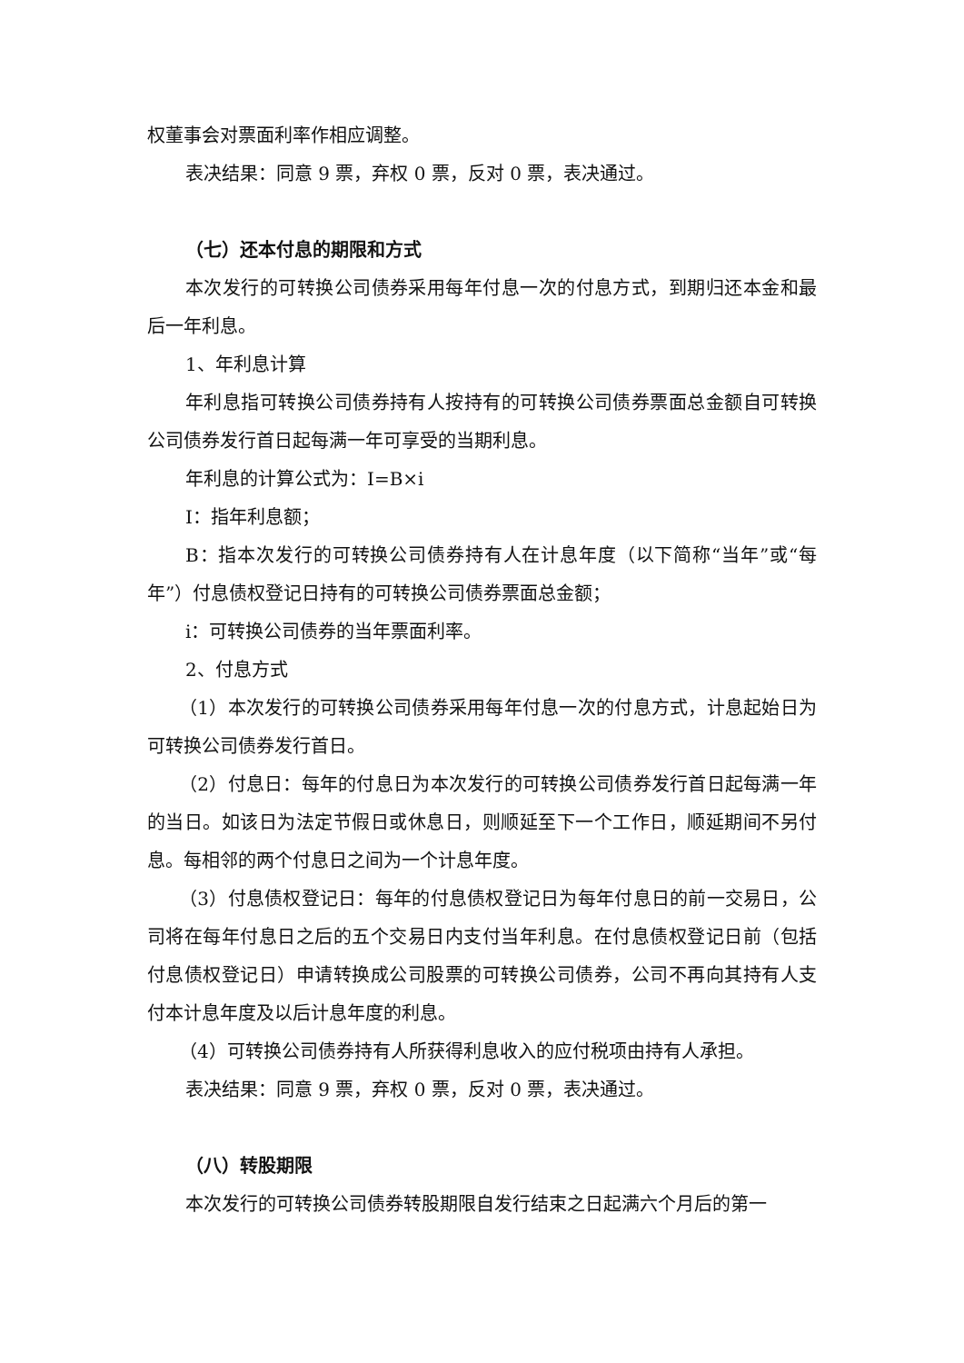权董事会对票面利率作相应调整。
表决结果：同意 9 票，弃权 0 票，反对 0 票，表决通过。
（七）还本付息的期限和方式
本次发行的可转换公司债券采用每年付息一次的付息方式，到期归还本金和最后一年利息。
1、年利息计算
年利息指可转换公司债券持有人按持有的可转换公司债券票面总金额自可转换公司债券发行首日起每满一年可享受的当期利息。
年利息的计算公式为：I=B×i
I：指年利息额；
B：指本次发行的可转换公司债券持有人在计息年度（以下简称“当年”或“每年”）付息债权登记日持有的可转换公司债券票面总金额；
i：可转换公司债券的当年票面利率。
2、付息方式
（1）本次发行的可转换公司债券采用每年付息一次的付息方式，计息起始日为可转换公司债券发行首日。
（2）付息日：每年的付息日为本次发行的可转换公司债券发行首日起每满一年的当日。如该日为法定节假日或休息日，则顺延至下一个工作日，顺延期间不另付息。每相邻的两个付息日之间为一个计息年度。
（3）付息债权登记日：每年的付息债权登记日为每年付息日的前一交易日，公司将在每年付息日之后的五个交易日内支付当年利息。在付息债权登记日前（包括付息债权登记日）申请转换成公司股票的可转换公司债券，公司不再向其持有人支付本计息年度及以后计息年度的利息。
（4）可转换公司债券持有人所获得利息收入的应付税项由持有人承担。
表决结果：同意 9 票，弃权 0 票，反对 0 票，表决通过。
（八）转股期限
本次发行的可转换公司债券转股期限自发行结束之日起满六个月后的第一